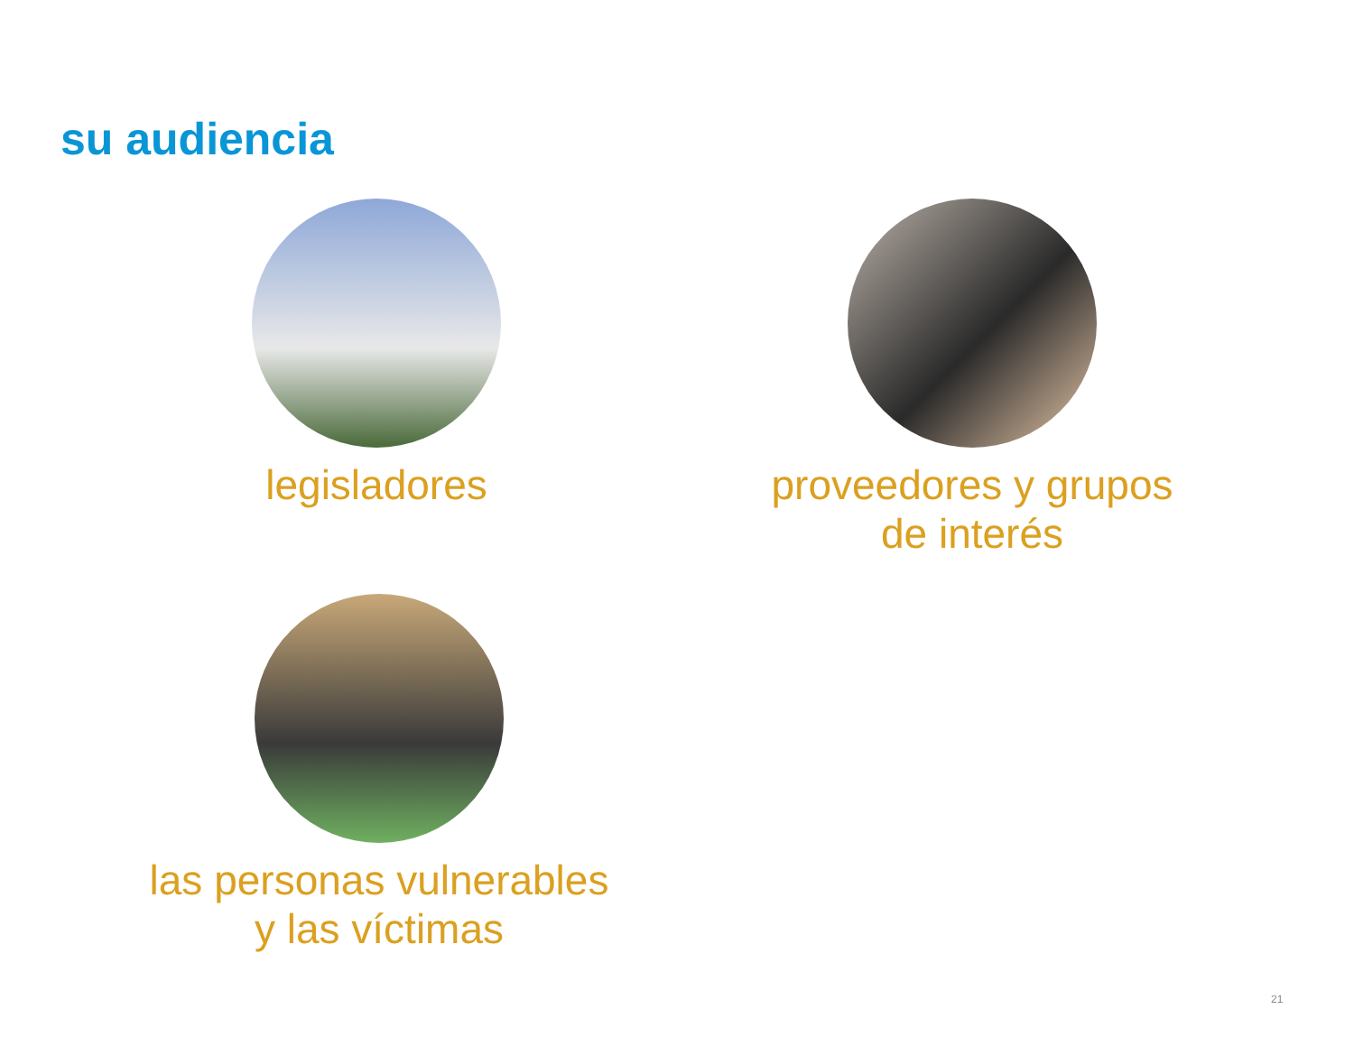su audiencia
legisladores
proveedores y grupos
de interés
las personas vulnerables
y las víctimas
21